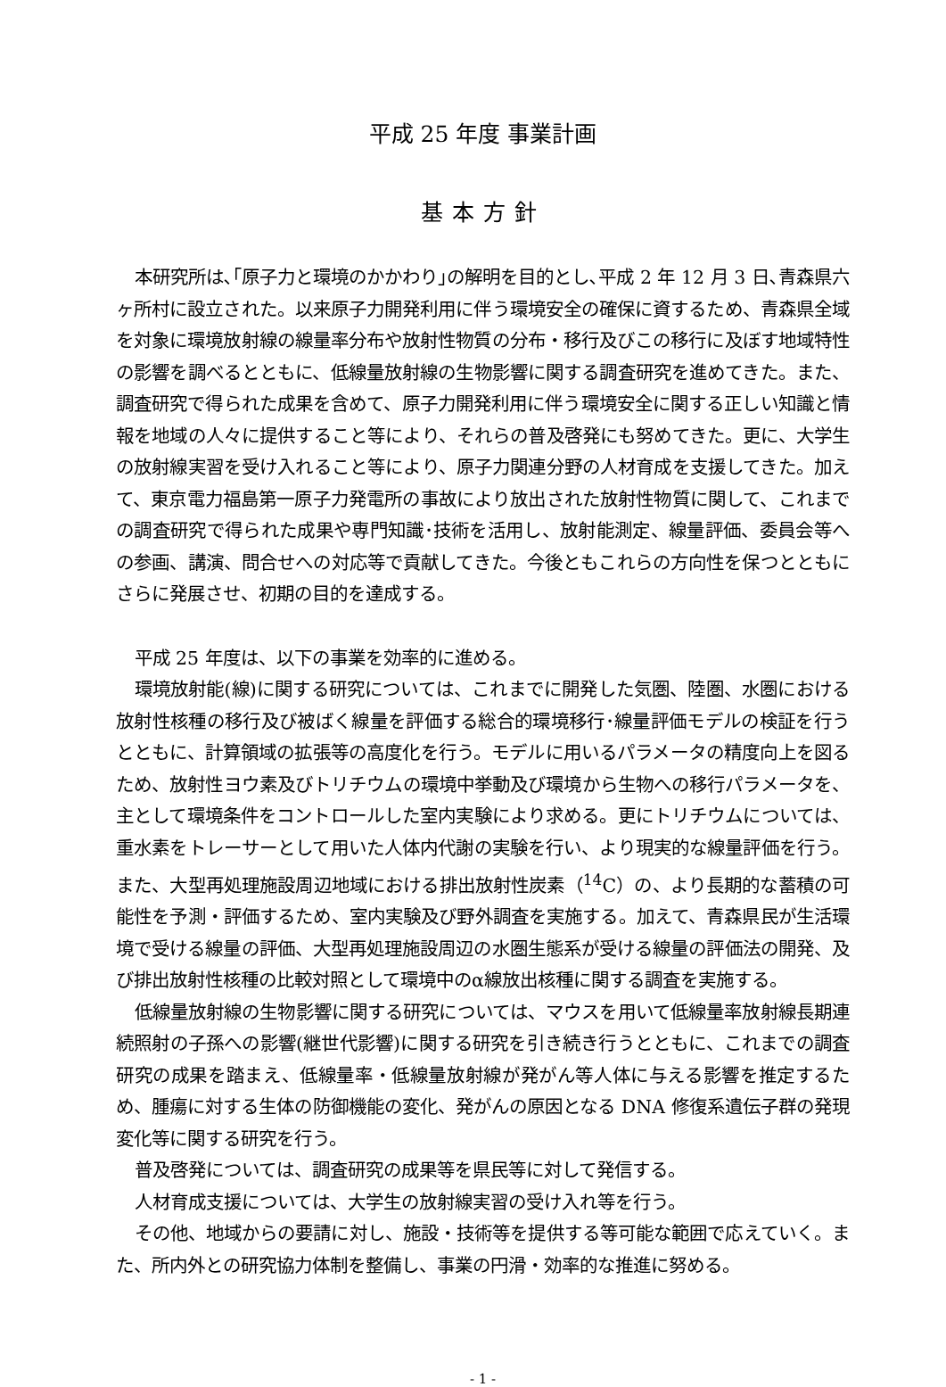平成 25 年度 事業計画
基本方針
本研究所は､｢原子力と環境のかかわり｣の解明を目的とし､平成 2 年 12 月 3 日､青森県六ヶ所村に設立された。以来原子力開発利用に伴う環境安全の確保に資するため、青森県全域を対象に環境放射線の線量率分布や放射性物質の分布・移行及びこの移行に及ぼす地域特性の影響を調べるとともに、低線量放射線の生物影響に関する調査研究を進めてきた。また、調査研究で得られた成果を含めて、原子力開発利用に伴う環境安全に関する正しい知識と情報を地域の人々に提供すること等により、それらの普及啓発にも努めてきた。更に、大学生の放射線実習を受け入れること等により、原子力関連分野の人材育成を支援してきた。加えて、東京電力福島第一原子力発電所の事故により放出された放射性物質に関して、これまでの調査研究で得られた成果や専門知識･技術を活用し、放射能測定、線量評価、委員会等への参画、講演、問合せへの対応等で貢献してきた。今後ともこれらの方向性を保つとともにさらに発展させ、初期の目的を達成する。
平成 25 年度は、以下の事業を効率的に進める。
環境放射能(線)に関する研究については、これまでに開発した気圏、陸圏、水圏における放射性核種の移行及び被ばく線量を評価する総合的環境移行･線量評価モデルの検証を行うとともに、計算領域の拡張等の高度化を行う。モデルに用いるパラメータの精度向上を図るため、放射性ヨウ素及びトリチウムの環境中挙動及び環境から生物への移行パラメータを、主として環境条件をコントロールした室内実験により求める。更にトリチウムについては、重水素をトレーサーとして用いた人体内代謝の実験を行い、より現実的な線量評価を行う。また、大型再処理施設周辺地域における排出放射性炭素（<sup>14</sup>C）の、より長期的な蓄積の可能性を予測・評価するため、室内実験及び野外調査を実施する。加えて、青森県民が生活環境で受ける線量の評価、大型再処理施設周辺の水圏生態系が受ける線量の評価法の開発、及び排出放射性核種の比較対照として環境中のα線放出核種に関する調査を実施する。
低線量放射線の生物影響に関する研究については、マウスを用いて低線量率放射線長期連続照射の子孫への影響(継世代影響)に関する研究を引き続き行うとともに、これまでの調査研究の成果を踏まえ、低線量率・低線量放射線が発がん等人体に与える影響を推定するため、腫瘍に対する生体の防御機能の変化、発がんの原因となる DNA 修復系遺伝子群の発現変化等に関する研究を行う。
普及啓発については、調査研究の成果等を県民等に対して発信する。
人材育成支援については、大学生の放射線実習の受け入れ等を行う。
その他、地域からの要請に対し、施設・技術等を提供する等可能な範囲で応えていく。また、所内外との研究協力体制を整備し、事業の円滑・効率的な推進に努める。
- 1 -